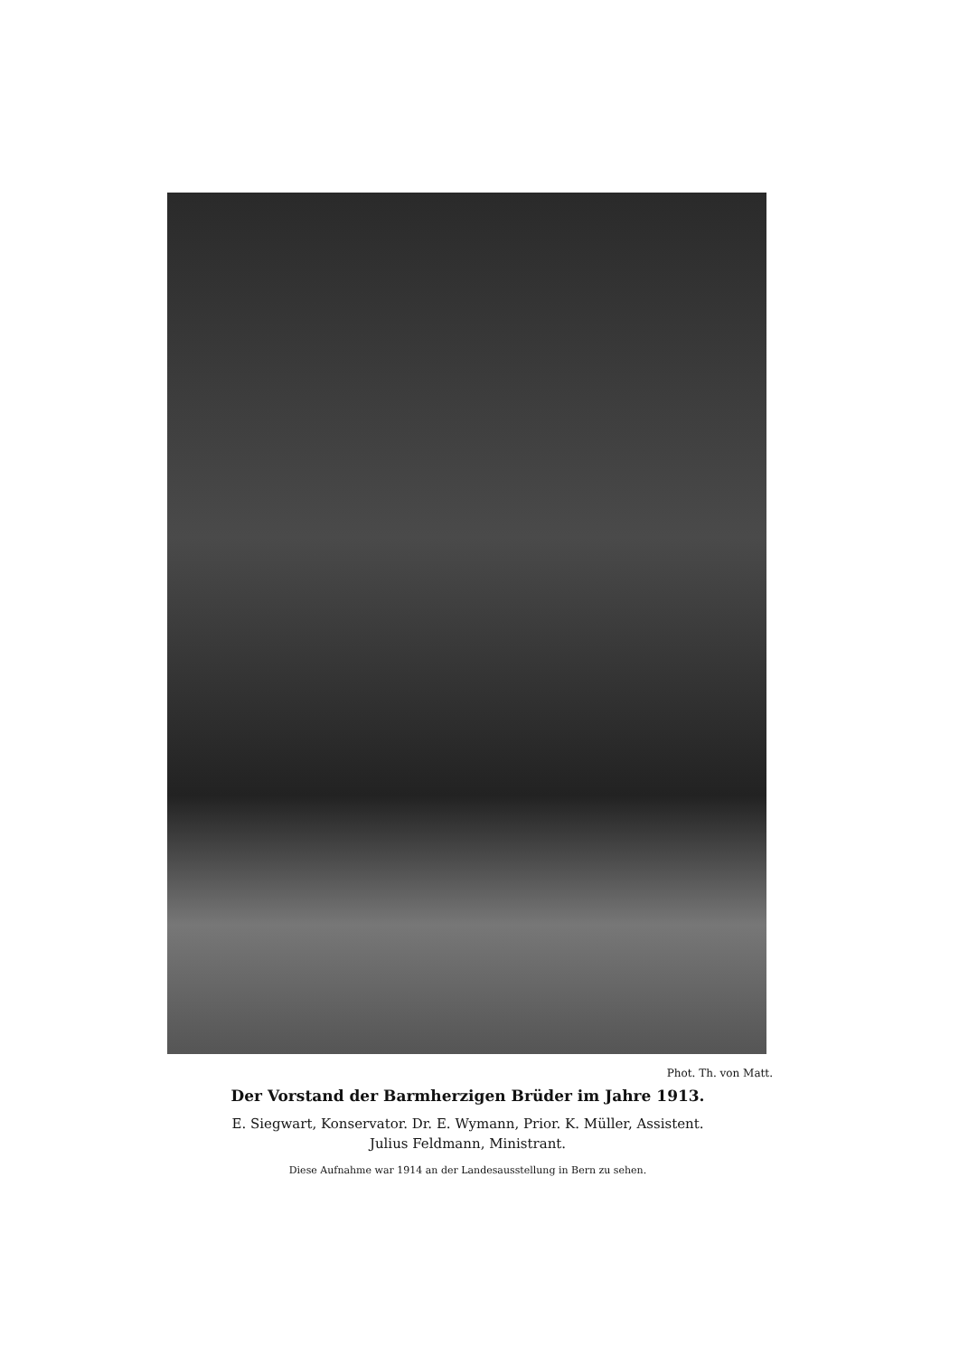Phot. Th. von Matt.
Der Vorstand der Barmherzigen Brüder im Jahre 1913.
E. Siegwart, Konservator. Dr. E. Wymann, Prior. K. Müller, Assistent.
Julius Feldmann, Ministrant.
Diese Aufnahme war 1914 an der Landesausstellung in Bern zu sehen.